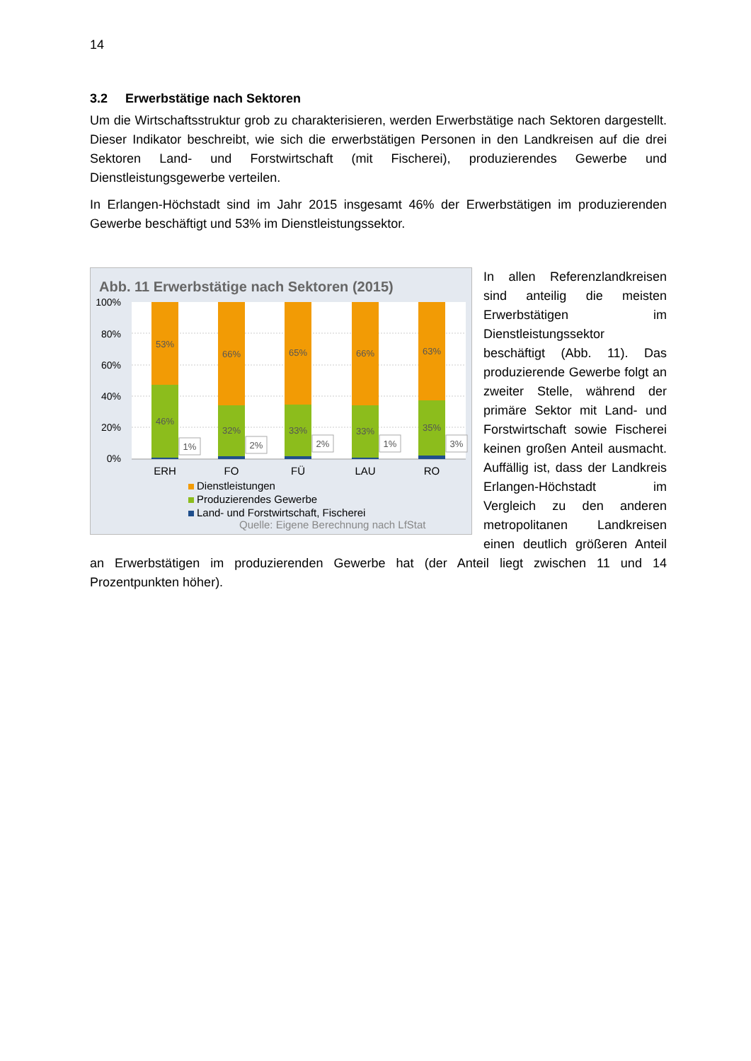14
3.2 Erwerbstätige nach Sektoren
Um die Wirtschaftsstruktur grob zu charakterisieren, werden Erwerbstätige nach Sektoren dargestellt. Dieser Indikator beschreibt, wie sich die erwerbstätigen Personen in den Landkreisen auf die drei Sektoren Land- und Forstwirtschaft (mit Fischerei), produzierendes Gewerbe und Dienstleistungsgewerbe verteilen.
In Erlangen-Höchstadt sind im Jahr 2015 insgesamt 46% der Erwerbstätigen im produzierenden Gewerbe beschäftigt und 53% im Dienstleistungssektor.
Abb. 11 Erwerbstätige nach Sektoren (2015)
100%
80%
60%
40%
20%
0%
53%
46%
66%
32%
65%
33%
66%
33%
63%
35%
1%
2%
2%
1%
3%
ERH
FO
FÜ
LAU
RO
Dienstleistungen
Produzierendes Gewerbe
Land- und Forstwirtschaft, Fischerei
Quelle: Eigene Berechnung nach LfStat
In allen Referenzlandkreisen sind anteilig die meisten Erwerbstätigen im Dienstleistungssektor beschäftigt (Abb. 11). Das produzierende Gewerbe folgt an zweiter Stelle, während der primäre Sektor mit Land- und Forstwirtschaft sowie Fischerei keinen großen Anteil ausmacht. Auffällig ist, dass der Landkreis Erlangen-Höchstadt im Vergleich zu den anderen metropolitanen Landkreisen einen deutlich größeren Anteil an Erwerbstätigen im produzierenden Gewerbe hat (der Anteil liegt zwischen 11 und 14 Prozentpunkten höher).